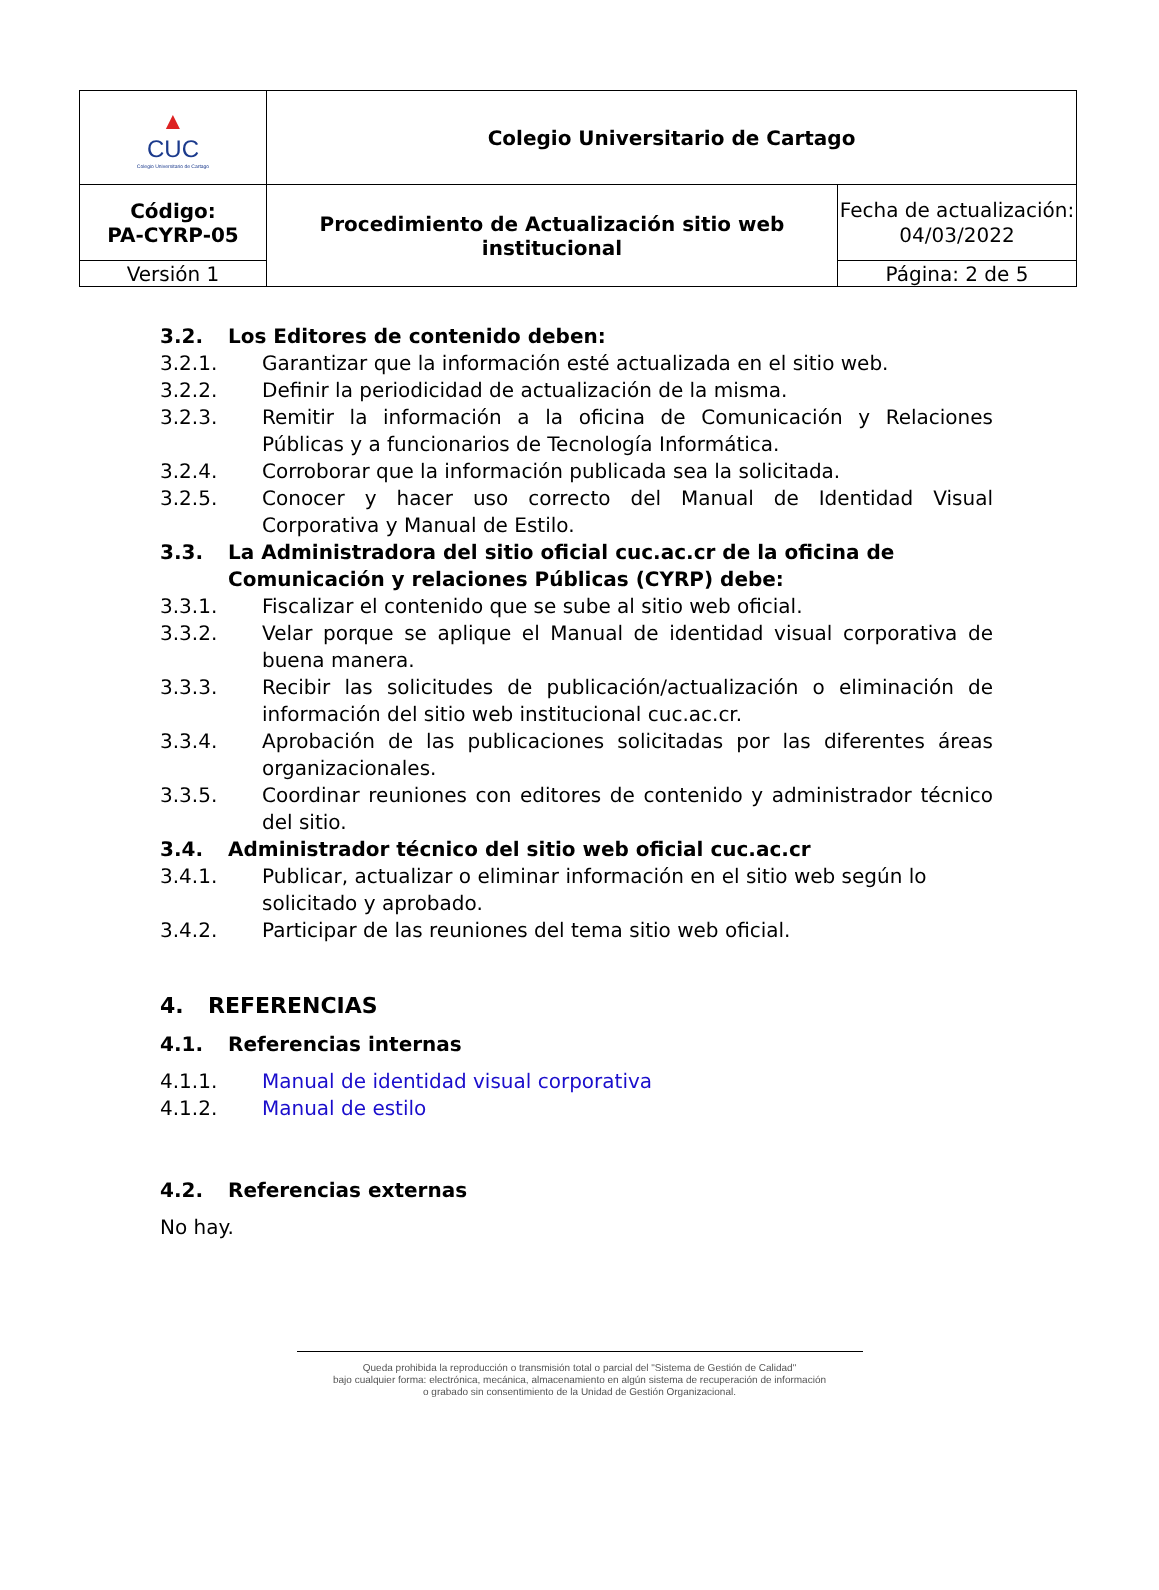| ▲ CUC Colegio Universitario de Cartago | Colegio Universitario de Cartago | |
| Código: PA-CYRP-05 | Procedimiento de Actualización sitio web institucional | Fecha de actualización: 04/03/2022 |
| Versión 1 | | Página: 2 de 5 |
3.2. Los Editores de contenido deben:
3.2.1. Garantizar que la información esté actualizada en el sitio web.
3.2.2. Definir la periodicidad de actualización de la misma.
3.2.3. Remitir la información a la oficina de Comunicación y Relaciones Públicas y a funcionarios de Tecnología Informática.
3.2.4. Corroborar que la información publicada sea la solicitada.
3.2.5. Conocer y hacer uso correcto del Manual de Identidad Visual Corporativa y Manual de Estilo.
3.3. La Administradora del sitio oficial cuc.ac.cr de la oficina de Comunicación y relaciones Públicas (CYRP) debe:
3.3.1. Fiscalizar el contenido que se sube al sitio web oficial.
3.3.2. Velar porque se aplique el Manual de identidad visual corporativa de buena manera.
3.3.3. Recibir las solicitudes de publicación/actualización o eliminación de información del sitio web institucional cuc.ac.cr.
3.3.4. Aprobación de las publicaciones solicitadas por las diferentes áreas organizacionales.
3.3.5. Coordinar reuniones con editores de contenido y administrador técnico del sitio.
3.4. Administrador técnico del sitio web oficial cuc.ac.cr
3.4.1. Publicar, actualizar o eliminar información en el sitio web según lo solicitado y aprobado.
3.4.2. Participar de las reuniones del tema sitio web oficial.
4. REFERENCIAS
4.1. Referencias internas
4.1.1. Manual de identidad visual corporativa
4.1.2. Manual de estilo
4.2. Referencias externas
No hay.
Queda prohibida la reproducción o transmisión total o parcial del "Sistema de Gestión de Calidad"
bajo cualquier forma: electrónica, mecánica, almacenamiento en algún sistema de recuperación de información
o grabado sin consentimiento de la Unidad de Gestión Organizacional.